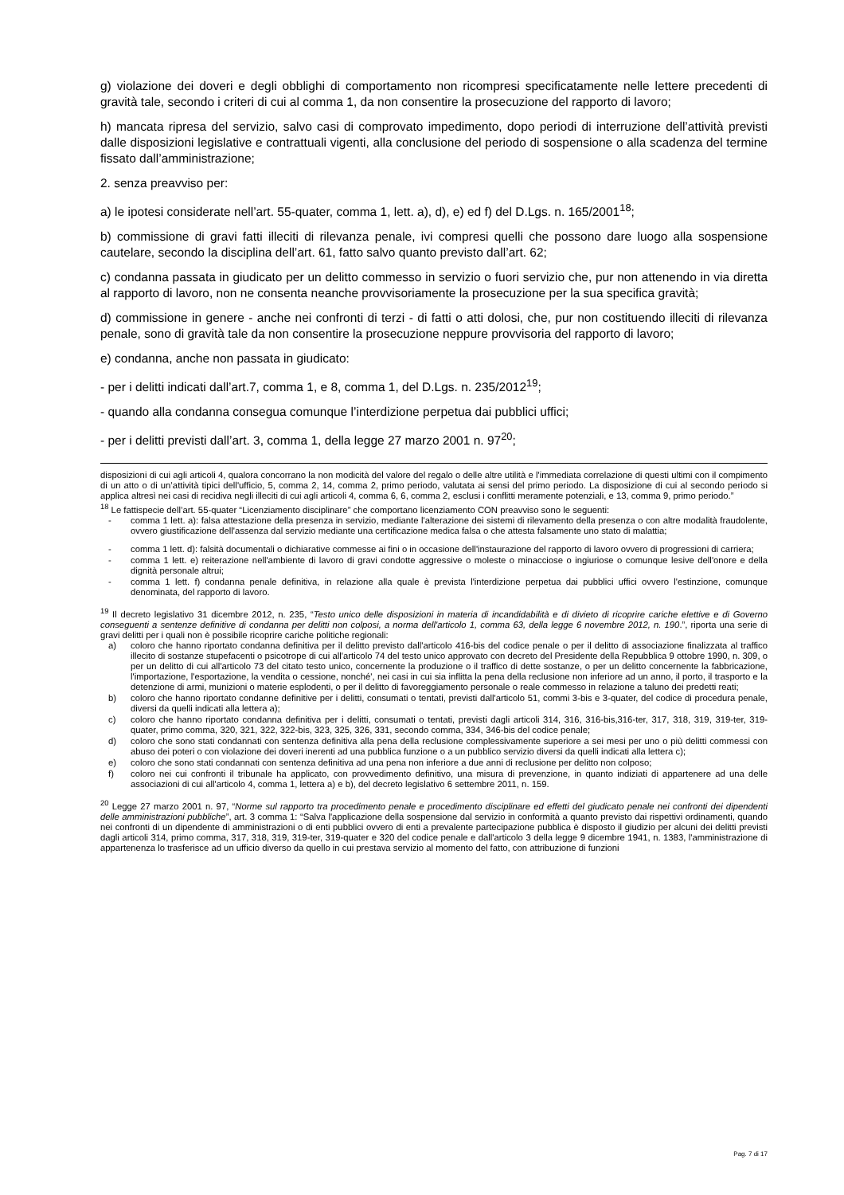g) violazione dei doveri e degli obblighi di comportamento non ricompresi specificatamente nelle lettere precedenti di gravità tale, secondo i criteri di cui al comma 1, da non consentire la prosecuzione del rapporto di lavoro;
h) mancata ripresa del servizio, salvo casi di comprovato impedimento, dopo periodi di interruzione dell’attività previsti dalle disposizioni legislative e contrattuali vigenti, alla conclusione del periodo di sospensione o alla scadenza del termine fissato dall’amministrazione;
2. senza preavviso per:
a) le ipotesi considerate nell’art. 55-quater, comma 1, lett. a), d), e) ed f) del D.Lgs. n. 165/2001<sup>18</sup>;
b) commissione di gravi fatti illeciti di rilevanza penale, ivi compresi quelli che possono dare luogo alla sospensione cautelare, secondo la disciplina dell’art. 61, fatto salvo quanto previsto dall’art. 62;
c) condanna passata in giudicato per un delitto commesso in servizio o fuori servizio che, pur non attenendo in via diretta al rapporto di lavoro, non ne consenta neanche provvisoriamente la prosecuzione per la sua specifica gravità;
d) commissione in genere - anche nei confronti di terzi - di fatti o atti dolosi, che, pur non costituendo illeciti di rilevanza penale, sono di gravità tale da non consentire la prosecuzione neppure provvisoria del rapporto di lavoro;
e) condanna, anche non passata in giudicato:
- per i delitti indicati dall’art.7, comma 1, e 8, comma 1, del D.Lgs. n. 235/2012<sup>19</sup>;
- quando alla condanna consegua comunque l’interdizione perpetua dai pubblici uffici;
- per i delitti previsti dall’art. 3, comma 1, della legge 27 marzo 2001 n. 97<sup>20</sup>;
disposizioni di cui agli articoli 4, qualora concorrano la non modicità del valore del regalo o delle altre utilità e l'immediata correlazione di questi ultimi con il compimento di un atto o di un’attività tipici dell'ufficio, 5, comma 2, 14, comma 2, primo periodo, valutata ai sensi del primo periodo. La disposizione di cui al secondo periodo si applica altresì nei casi di recidiva negli illeciti di cui agli articoli 4, comma 6, 6, comma 2, esclusi i conflitti meramente potenziali, e 13, comma 9, primo periodo.”
<sup>18</sup> Le fattispecie dell’art. 55-quater “Licenziamento disciplinare” che comportano licenziamento CON preavviso sono le seguenti:
- comma 1 lett. a): falsa attestazione della presenza in servizio, mediante l'alterazione dei sistemi di rilevamento della presenza o con altre modalità fraudolente, ovvero giustificazione dell'assenza dal servizio mediante una certificazione medica falsa o che attesta falsamente uno stato di malattia;
- comma 1 lett. d): falsità documentali o dichiarative commesse ai fini o in occasione dell'instaurazione del rapporto di lavoro ovvero di progressioni di carriera;
- comma 1 lett. e) reiterazione nell'ambiente di lavoro di gravi condotte aggressive o moleste o minacciose o ingiuriose o comunque lesive dell'onore e della dignità personale altrui;
- comma 1 lett. f) condanna penale definitiva, in relazione alla quale è prevista l'interdizione perpetua dai pubblici uffici ovvero l'estinzione, comunque denominata, del rapporto di lavoro.
<sup>19</sup> Il decreto legislativo 31 dicembre 2012, n. 235, “Testo unico delle disposizioni in materia di incandidabilità e di divieto di ricoprire cariche elettive e di Governo conseguenti a sentenze definitive di condanna per delitti non colposi, a norma dell'articolo 1, comma 63, della legge 6 novembre 2012, n. 190.”, riporta una serie di gravi delitti per i quali non è possibile ricoprire cariche politiche regionali:
a) coloro che hanno riportato condanna definitiva per il delitto previsto dall'articolo 416-bis del codice penale o per il delitto di associazione finalizzata al traffico illecito di sostanze stupefacenti o psicotrope di cui all'articolo 74 del testo unico approvato con decreto del Presidente della Repubblica 9 ottobre 1990, n. 309, o per un delitto di cui all'articolo 73 del citato testo unico, concernente la produzione o il traffico di dette sostanze, o per un delitto concernente la fabbricazione, l'importazione, l'esportazione, la vendita o cessione, nonché', nei casi in cui sia inflitta la pena della reclusione non inferiore ad un anno, il porto, il trasporto e la detenzione di armi, munizioni o materie esplodenti, o per il delitto di favoreggiamento personale o reale commesso in relazione a taluno dei predetti reati;
b) coloro che hanno riportato condanne definitive per i delitti, consumati o tentati, previsti dall'articolo 51, commi 3-bis e 3-quater, del codice di procedura penale, diversi da quelli indicati alla lettera a);
c) coloro che hanno riportato condanna definitiva per i delitti, consumati o tentati, previsti dagli articoli 314, 316, 316-bis,316-ter, 317, 318, 319, 319-ter, 319-quater, primo comma, 320, 321, 322, 322-bis, 323, 325, 326, 331, secondo comma, 334, 346-bis del codice penale;
d) coloro che sono stati condannati con sentenza definitiva alla pena della reclusione complessivamente superiore a sei mesi per uno o più delitti commessi con abuso dei poteri o con violazione dei doveri inerenti ad una pubblica funzione o a un pubblico servizio diversi da quelli indicati alla lettera c);
e) coloro che sono stati condannati con sentenza definitiva ad una pena non inferiore a due anni di reclusione per delitto non colposo;
f) coloro nei cui confronti il tribunale ha applicato, con provvedimento definitivo, una misura di prevenzione, in quanto indiziati di appartenere ad una delle associazioni di cui all'articolo 4, comma 1, lettera a) e b), del decreto legislativo 6 settembre 2011, n. 159.
<sup>20</sup> Legge 27 marzo 2001 n. 97, “Norme sul rapporto tra procedimento penale e procedimento disciplinare ed effetti del giudicato penale nei confronti dei dipendenti delle amministrazioni pubbliche”, art. 3 comma 1: “Salva l'applicazione della sospensione dal servizio in conformità a quanto previsto dai rispettivi ordinamenti, quando nei confronti di un dipendente di amministrazioni o di enti pubblici ovvero di enti a prevalente partecipazione pubblica è disposto il giudizio per alcuni dei delitti previsti dagli articoli 314, primo comma, 317, 318, 319, 319-ter, 319-quater e 320 del codice penale e dall'articolo 3 della legge 9 dicembre 1941, n. 1383, l'amministrazione di appartenenza lo trasferisce ad un ufficio diverso da quello in cui prestava servizio al momento del fatto, con attribuzione di funzioni
Pag. 7 di 17